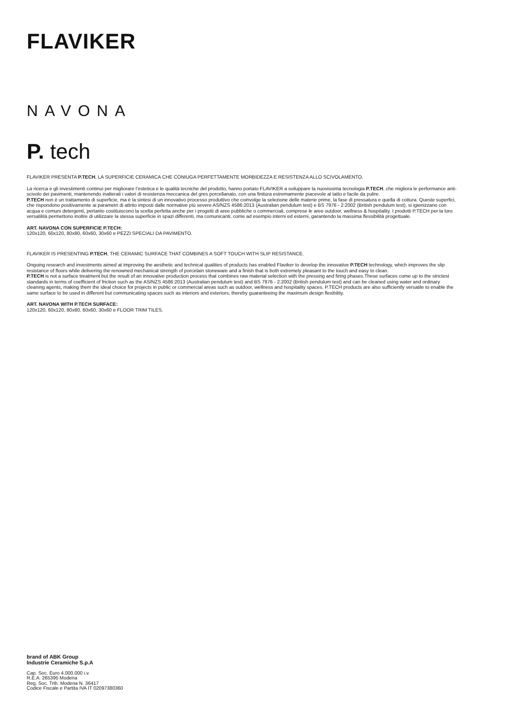FLAVIKER
NAVONA
P. tech
FLAVIKER PRESENTA P.TECH, LA SUPERFICIE CERAMICA CHE CONIUGA PERFETTAMENTE MORBIDEZZA E RESISTENZA ALLO SCIVOLAMENTO.
La ricerca e gli investimenti continui per migliorare l’estetica e le qualità tecniche del prodotto, hanno portato FLAVIKER a sviluppare la nuovissima tecnologia P.TECH, che migliora le performance anti-scivolo dei pavimenti, mantenendo inalterati i valori di resistenza meccanica del gres porcellanato, con una finitura estremamente piacevole al tatto e facile da pulire.
P.TECH non è un trattamento di superficie, ma è la sintesi di un innovativo processo produttivo che coinvolge la selezione delle materie prime, la fase di pressatura e quella di cottura. Queste superfici, che rispondono positivamente ai parametri di attrito imposti dalle normative più severe AS/NZS 4586:2013 (Australian pendulum test) e BS 7976 - 2:2002 (British pendulum test), si igienizzano con acqua e comuni detergenti, pertanto costituiscono la scelta perfetta anche per i progetti di aree pubbliche o commerciali, comprese le aree outdoor, wellness & hospitality. I prodotti P.TECH per la loro versatilità permettono inoltre di utilizzare la stessa superficie in spazi differenti, ma comunicanti, come ad esempio interni ed esterni, garantendo la massima flessibilità progettuale.
ART. NAVONA CON SUPERFICIE P.TECH:
120x120, 60x120, 80x80, 60x60, 30x60 e PEZZI SPECIALI DA PAVIMENTO.
FLAVIKER IS PRESENTING P.TECH, THE CERAMIC SURFACE THAT COMBINES A SOFT TOUCH WITH SLIP RESISTANCE.
Ongoing research and investments aimed at improving the aesthetic and technical qualities of products has enabled Flaviker to develop the innovative P.TECH technology, which improves the slip resistance of floors while delivering the renowned mechanical strength of porcelain stoneware and a finish that is both extremely pleasant to the touch and easy to clean.
P.TECH is not a surface treatment but the result of an innovative production process that combines raw material selection with the pressing and firing phases.These surfaces come up to the strictest standards in terms of coefficient of friction such as the AS/NZS 4586:2013 (Australian pendulum test) and BS 7976 - 2:2002 (British pendulum test) and can be cleaned using water and ordinary cleaning agents, making them the ideal choice for projects in public or commercial areas such as outdoor, wellness and hospitality spaces. P.TECH products are also sufficiently versatile to enable the same surface to be used in different but communicating spaces such as interiors and exteriors, thereby guaranteeing the maximum design flexibility.
ART. NAVONA WITH P.TECH SURFACE:
120x120, 60x120, 80x80, 60x60, 30x60 e FLOOR TRIM TILES.
brand of ABK Group
Industrie Ceramiche S.p.A
Cap. Soc. Euro 4.000.000 i.v.
R.E.A. 265395 Modena
Reg. Soc. Trib. Modena N. 36417
Codice Fiscale e Partita IVA IT 02097380360